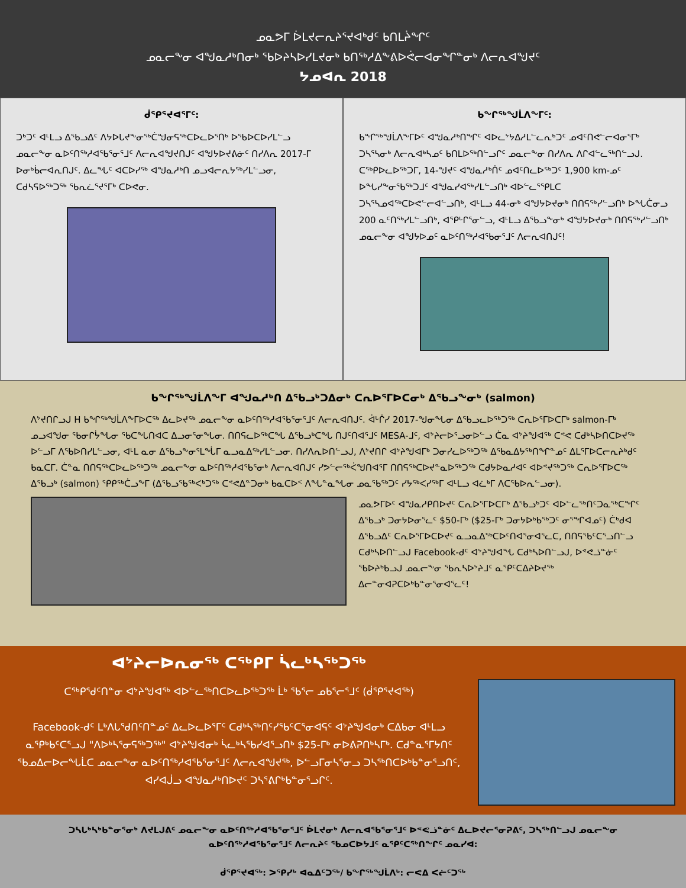ᓄᓇᕗᒥ ᐆᒪᔪᓕᕆᔨᕐᔪᐊᒃᑯᑦ ᑲᑎᒪᔩᖏᑦ
ᓄᓇᓕᖕᓂ ᐊᖑᓇᓱᒃᑎᓂᒃ ᖃᐅᔨᓴᐅᓯᒪᔪᓂᒃ ᑲᑎᖅᓱᐃᖕᕕᐅᕚᓕᐊᓂᖏᓐᓂᒃ ᐱᓕᕆᐊᖑᔪᑦ
ᔭᓄᐊᕆ 2018
ᑰᕿᕐᔪᐊᕐᒥᑦ:
ᑐᒃᑐᑦ ᐊᒻᒪᓗ ᐃᖃᓗᐃᑦ ᐱᔭᐅᒐᔪᖕᓂᖅᑖᖑᓂᕋᖅᑕᐅᓚᐅᕐᑎᒃ ᐅᖃᐅᑕᐅᓯᒪᓪᓗ ᓄᓇᓕᖕᓂ ᓇᐅᑦᑎᖅᓱᐊᖃᕐᓂᕐᒧᑦ ᐱᓕᕆᐊᖑᔪᑎᒍᑦ ᐊᖑᔭᐅᔪᕕᓃᑦ ᑎᓯᐱᕆ 2017-ᒥ ᐅᓂᒃᑳᓕᐊᕆᑎᒍᑦ. ᐃᓚᖓᑦ ᐊᑕᐅᓯᖅ ᐊᖑᓇᓱᒃᑎ ᓄᓗᐊᓕᕆᔭᖅᓯᒪᓪᓗᓂ, ᑕᑯᓴᕋᐅᖅᑐᖅ ᖃᕆᓛᕐᔪᕐᒥᒃ ᑕᐅᕙᓂ.
ᑲᖏᖅᖑᒫᐱᖕᒥᑦ:
ᑲᖏᖅᖑᒫᐱᖕᒥᐅᑦ ᐊᖑᓇᓱᒃᑎᖏᑦ ᐊᐅᓚᔾᔭᐃᓱᒪᓪᓚᕆᒃᑐᑦ ᓄᐊᑦᑎᕙᓪᓕᐊᓂᕐᒥᒃ ᑐᓴᕐᓴᓂᒃ ᐱᓕᕆᐊᒃᓴᓄᑦ ᑲᑎᒪᐅᖅᑎᓪᓗᒋᑦ ᓄᓇᓕᖕᓂ ᑎᓯᐱᕆ ᐱᒋᐊᓪᓚᖅᑎᓪᓗᒍ. ᑕᖅᑭᐅᓚᐅᖅᑐᒥ, 14-ᖑᔪᑦ ᐊᖑᓇᓱᒃᑏᑦ ᓄᐊᑦᑎᓚᐅᖅᑐᑦ 1,900 km-ᓄᑦ ᐅᖓᓯᖕᓂᖃᖅᑐᒧᑦ ᐊᖑᓇᓯᐊᖅᓯᒪᓪᓗᑎᒃ ᐊᐅᓪᓚᕐᕿᒪᑕ ᑐᓴᕐᓴᓄᐊᖅᑕᐅᕙᓪᓕᐊᓪᓗᑎᒃ, ᐊᒻᒪᓗ 44-ᓂᒃ ᐊᖑᔭᐅᔪᓂᒃ ᑎᑎᕋᖅᓯᓪᓗᑎᒃ ᐅᖓᑖᓂᓗ 200 ᓇᑦᑎᖅᓯᒪᓪᓗᑎᒃ, ᐊᕿᒡᒋᕐᓂᓪᓗ, ᐊᒻᒪᓗ ᐃᖃᓗᖕᓂᒃ ᐊᖑᔭᐅᔪᓂᒃ ᑎᑎᕋᖅᓯᓪᓗᑎᒃ ᓄᓇᓕᖕᓂ ᐊᖑᔭᐅᓄᑦ ᓇᐅᑦᑎᖅᓱᐊᖃᓂᕐᒧᑦ ᐱᓕᕆᐊᑎᒍᑦ!
ᑲᖏᖅᖑᒫᐱᖕᒥ ᐊᖑᓇᓱᒃᑎ ᐃᖃᓗᒃᑐᐃᓂᒃ ᑕᕆᐅᕐᒥᐅᑕᓂᒃ ᐃᖃᓗᖕᓂᒃ (salmon)
ᐱᔾᔪᑎᒋᓗᒍ H ᑲᖏᖅᖑᒫᐱᖕᒥᐅᑕᖅ ᐃᓚᐅᔪᖅ ᓄᓇᓕᖕᓂ ᓇᐅᑦᑎᖅᓱᐊᖃᕐᓂᕐᒧᑦ ᐱᓕᕆᐊᑎᒍᑦ. ᐋᒡᒌᓯ 2017-ᖑᓂᖓᓂ ᐃᖃᓗᓚᐅᖅᑐᖅ ᑕᕆᐅᕐᒥᐅᑕᒥᒃ salmon-ᒥᒃ ᓄᓗᐊᖑᓂ ᖃᓂᒋᔮᖓᓂ ᖃᑕᖓᑎᐊᑕ ᐃᓗᓂᕐᓂᖓᓂ. ᑎᑎᕋᓚᐅᖅᑕᖓ ᐃᖃᓗᒃᑕᖓ ᑎᒍᑦᑎᐊᕐᒧᑦ MESA-ᒧᑦ, ᐊᔾᔨᓕᐅᕐᓗᓂᐅᓪᓗ ᑖᓇ ᐊᔾᔨᖑᐊᖅ ᑕᕝᕙ ᑕᑯᒃᓴᐅᑎᑕᐅᔪᖅ ᐅᓪᓗᒥ ᐱᖃᐅᑎᓯᒪᓪᓗᓂ, ᐊᒻᒪ ᓇᓂ ᐃᖃᓗᖕᓂᕐᒪᖔᒥ ᓇᓗᓇᐃᖅᓯᒪᓪᓗᓂ. ᑎᓯᐱᕆᐅᑎᓪᓗᒍ, ᐱᔾᔪᑎᒋ ᐊᔾᔨᖑᐊᒥᒃ ᑐᓂᓯᓚᐅᖅᑐᖅ ᐃᖃᓇᐃᔭᖅᑎᖏᓐᓄᑦ ᐃᒪᕐᒥᐅᑕᓕᕆᔨᒃᑯᑦ ᑲᓇᑕᒥ. ᑖᓐᓇ ᑎᑎᕋᖅᑕᐅᓚᐅᖅᑐᖅ ᓄᓇᓕᖕᓂ ᓇᐅᑦᑎᖅᓱᐊᖃᕐᓂᒃ ᐱᓕᕆᐊᑎᒍᑦ ᓯᕗᓪᓕᖅᐹᖑᑎᐊᕐᒥ ᑎᑎᕋᖅᑕᐅᔪᓐᓇᐅᖅᑐᖅ ᑕᑯᔭᐅᓇᓱᐊᑦ ᐊᐅᕝᔪᖅᑐᖅ ᑕᕆᐅᕐᒥᐅᑕᖅ ᐃᖃᓗᒃ (salmon) ᕿᑭᖅᑖᓗᖕᒥ (ᐃᖃᓗᖃᖅᐸᒃᑐᖅ ᑕᕝᕙᐃᓐᑐᓂᒃ ᑲᓇᑕᐅᑉ ᐱᖓᓐᓇᖓᓂ ᓄᓇᖃᖅᑐᑦ ᓯᔭᖅᐸᓯᖅᒥ ᐊᒻᒪᓗ ᐊᓛᒃᒥ ᐱᑕᖃᐅᕆᓪᓗᓂ).
ᓄᓇᕗᒥᐅᑦ ᐊᖑᓇᓱᑭᑎᐅᔪᑦ ᑕᕆᐅᕐᒥᐅᑕᒥᒃ ᐃᖃᓗᒃᑐᑦ ᐊᐅᓪᓚᖅᑎᑦᑐᓇᖅᑕᖏᑦ ᐃᖃᓗᒃ ᑐᓂᔭᐅᓂᕐᓚᑦ $50-ᒥᒃ ($25-ᒥᒃ ᑐᓂᔭᐅᒃᑲᖅᑐᑦ ᓂᕐᖏᐊᓄᑦ) ᑖᒃᑯᐊ ᐃᖃᓗᐃᑦ ᑕᕆᐅᕐᒥᐅᑕᐅᔪᑦ ᓇᓗᓇᐃᖅᑕᐅᑦᑎᐊᕐᓂᐊᕐᓚᑕ, ᑎᑎᕋᖃᑦᑕᕐᓗᑎᓪᓗ ᑕᑯᒃᓴᐅᑎᓪᓗᒍ Facebook-ᑯᑦ ᐊᔾᔨᖑᐊᖓ ᑕᑯᒃᓴᐅᑎᓪᓗᒍ, ᐅᕝᕙᓘᓐᓃᑦ ᖃᐅᔨᒃᑲᓗᒍ ᓄᓇᓕᖕᓂ ᖃᕆᓴᐅᔾᔨᒧᑦ ᓇᕿᑦᑕᐃᔨᐅᔪᖅ ᐃᓕᓐᓂᐊᕈᑕᐅᒃᑲᓐᓂᕐᓂᐊᕐᓚᑦ!
ᐊᔾᔨᓕᐅᕆᓂᖅ ᑕᖅᑭᒥ ᓵᓚᒃᓴᖅᑐᖅ
ᑕᖅᑭᖁᑦᑎᓐᓂ ᐊᔾᔨᖑᐊᖅ ᐊᐅᓪᓚᖅᑎᑕᐅᓚᐅᖅᑐᖅ ᒫᒃ ᖃᕐᓕ ᓄᑲᕐᓕᕐᒧᑦ (ᑰᕿᕐᔪᐊᖅ)
Facebook-ᑯᑦ ᒪᒃᐱᒐᕐᑯᑎᑦᑎᓐᓄᑦ ᐃᓚᐅᓚᐅᕐᒥᑦ ᑕᑯᒃᓴᖅᑎᑦᓯᖃᑦᑕᕐᓂᐊᕋᑦ ᐊᔾᔨᖑᐊᓂᒃ ᑕᐃᑲᓂ ᐊᒻᒪᓗ ᓇᕿᒃᑲᑦᑕᕐᓗᒍ "ᐱᐅᒃᓴᕐᓂᕋᖅᑐᖅ" ᐊᔾᔨᖑᐊᓂᒃ ᓵᓚᒃᓴᖃᓯᐊᕐᓗᑎᒃ $25-ᒥᒃ ᓂᐅᕕᕈᑎᒃᓴᒥᒃ. ᑕᑯᓐᓇᕐᒥᔭᑎᑦ ᖃᓄᐃᓕᐅᓕᖓᒫᑕ ᓄᓇᓕᖕᓂ ᓇᐅᑦᑎᖅᓱᐊᖃᕐᓂᕐᒧᑦ ᐱᓕᕆᐊᖑᔪᖅ, ᐅᓪᓗᒥᓂᓴᕐᓂᓗ ᑐᓴᖅᑎᑕᐅᒃᑲᓐᓂᕐᓗᑎᑦ, ᐊᓯᐊᒎᓗ ᐊᖑᓇᓱᒃᑎᐅᔪᑦ ᑐᓴᕐᕕᒋᒃᑲᓐᓂᕐᓗᒋᑦ.
ᑐᓴᒐᒃᓴᒃᑲᓐᓂᕐᓂᒃ ᐱᔪᒪᒍᕕᑦ ᓄᓇᓕᖕᓂ ᓇᐅᑦᑎᖅᓱᐊᖃᕐᓂᕐᒧᑦ ᐆᒪᔪᓂᒃ ᐱᓕᕆᐊᖃᕐᓂᕐᒧᑦ ᐅᕝᕙᓘᓐᓃᑦ ᐃᓚᐅᔪᓕᕐᓂᕈᕕᑦ, ᑐᓴᖅᑎᓪᓗᒍ ᓄᓇᓕᖕᓂ
ᓇᐅᑦᑎᖅᓱᐊᖃᕐᓂᕐᒧᑦ ᐱᓕᕆᔨᑦ ᖃᓄᑕᐅᔭᒧᑦ ᓇᕿᑦᑕᖅᑎᖏᑦ ᓄᓇᓯᐊ:
ᑰᕿᕐᔪᐊᖅ: ᐳᕿᓯᒃ ᐊᓇᐃᑦᑐᖅ/ ᑲᖏᖅᖑᒫᐱᒃ: ᓕᕙᐃ ᐸᓖᑦᑐᖅ